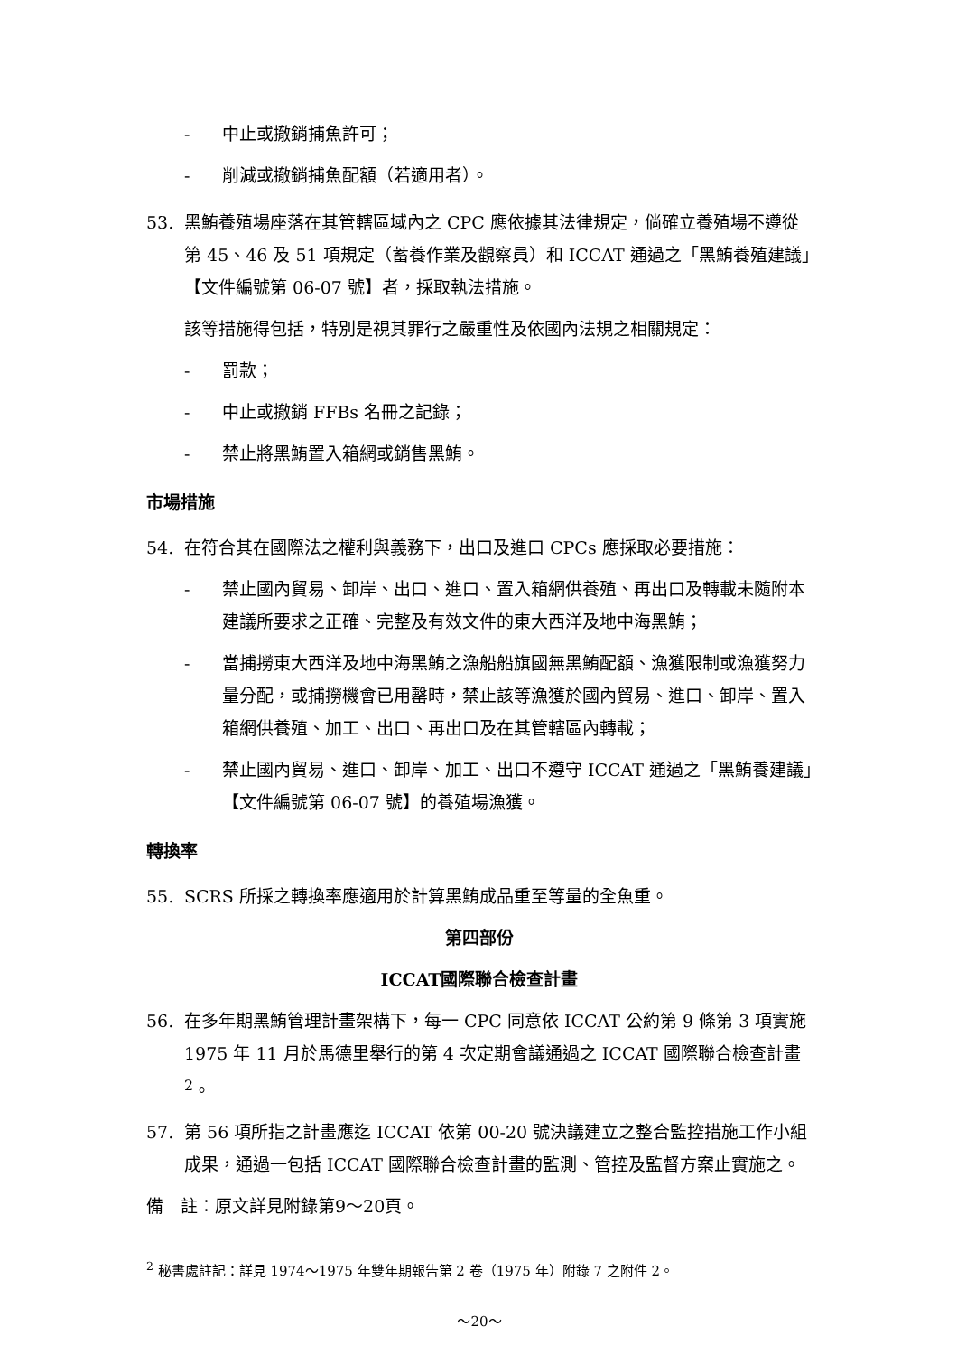- 中止或撤銷捕魚許可；
- 削減或撤銷捕魚配額（若適用者）。
53. 黑鮪養殖場座落在其管轄區域內之 CPC 應依據其法律規定，倘確立養殖場不遵從第 45、46 及 51 項規定（蓄養作業及觀察員）和 ICCAT 通過之「黑鮪養殖建議」【文件編號第 06-07 號】者，採取執法措施。
該等措施得包括，特別是視其罪行之嚴重性及依國內法規之相關規定：
- 罰款；
- 中止或撤銷 FFBs 名冊之記錄；
- 禁止將黑鮪置入箱網或銷售黑鮪。
市場措施
54. 在符合其在國際法之權利與義務下，出口及進口 CPCs 應採取必要措施：
- 禁止國內貿易、卸岸、出口、進口、置入箱網供養殖、再出口及轉載未隨附本建議所要求之正確、完整及有效文件的東大西洋及地中海黑鮪；
- 當捕撈東大西洋及地中海黑鮪之漁船船旗國無黑鮪配額、漁獲限制或漁獲努力量分配，或捕撈機會已用罄時，禁止該等漁獲於國內貿易、進口、卸岸、置入箱網供養殖、加工、出口、再出口及在其管轄區內轉載；
- 禁止國內貿易、進口、卸岸、加工、出口不遵守 ICCAT 通過之「黑鮪養建議」【文件編號第 06-07 號】的養殖場漁獲。
轉換率
55. SCRS 所採之轉換率應適用於計算黑鮪成品重至等量的全魚重。
第四部份
ICCAT國際聯合檢查計畫
56. 在多年期黑鮪管理計畫架構下，每一 CPC 同意依 ICCAT 公約第 9 條第 3 項實施 1975 年 11 月於馬德里舉行的第 4 次定期會議通過之 ICCAT 國際聯合檢查計畫 <sup>2</sup>。
57. 第 56 項所指之計畫應迄 ICCAT 依第 00-20 號決議建立之整合監控措施工作小組成果，通過一包括 ICCAT 國際聯合檢查計畫的監測、管控及監督方案止實施之。
備　註：原文詳見附錄第9～20頁。
<sup>2</sup> 秘書處註記：詳見 1974～1975 年雙年期報告第 2 卷（1975 年）附錄 7 之附件 2。
～20～